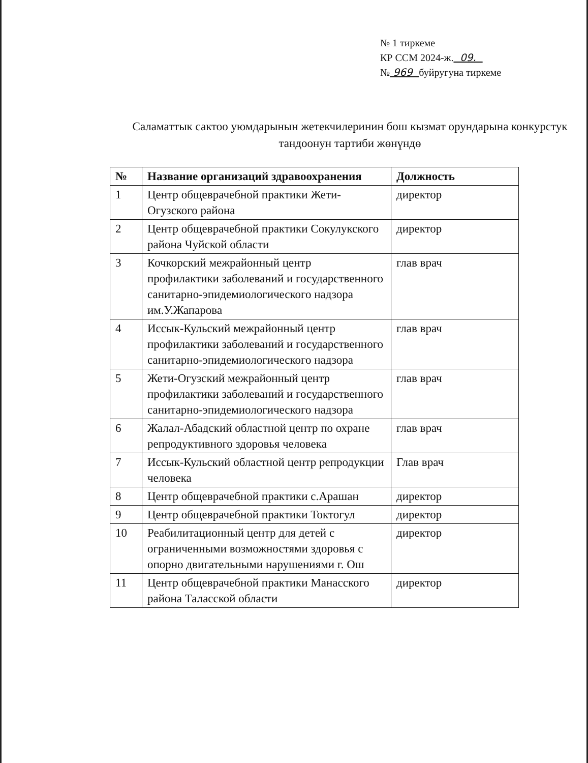№ 1 тиркеме
КР ССМ 2024-ж. 09.
№ 969 буйругуна тиркеме
Саламаттык сактоо уюмдарынын жетекчилеринин бош кызмат орундарына конкурстук тандоонун тартиби жөнүндө
| № | Название организаций здравоохранения | Должность |
| --- | --- | --- |
| 1 | Центр общеврачебной практики Жети-Огузского района | директор |
| 2 | Центр общеврачебной практики Сокулукского района Чуйской области | директор |
| 3 | Кочкорский межрайонный центр профилактики заболеваний и государственного санитарно-эпидемиологического надзора им.У.Жапарова | глав врач |
| 4 | Иссык-Кульский межрайонный центр профилактики заболеваний и государственного санитарно-эпидемиологического надзора | глав врач |
| 5 | Жети-Огузский межрайонный центр профилактики заболеваний и государственного санитарно-эпидемиологического надзора | глав врач |
| 6 | Жалал-Абадский областной центр по охране репродуктивного здоровья человека | глав врач |
| 7 | Иссык-Кульский областной центр репродукции человека | Глав врач |
| 8 | Центр общеврачебной практики с.Арашан | директор |
| 9 | Центр общеврачебной практики Токтогул | директор |
| 10 | Реабилитационный центр для детей с ограниченными возможностями здоровья с опорно двигательными нарушениями г. Ош | директор |
| 11 | Центр общеврачебной практики Манасского района Таласской области | директор |